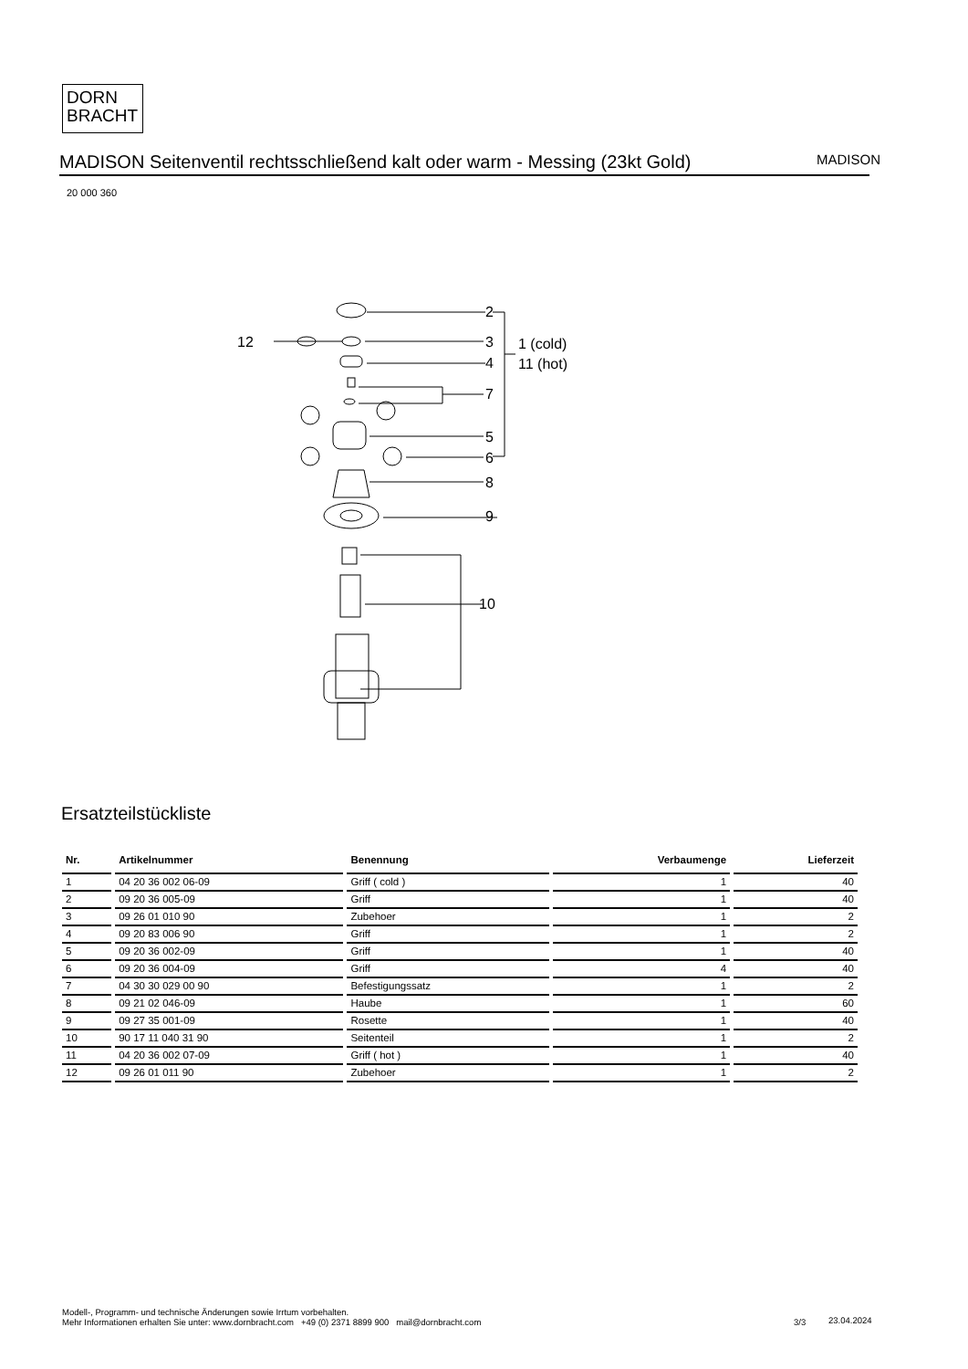DORN
BRACHT
MADISON Seitenventil rechtsschließend kalt oder warm - Messing (23kt Gold) MADISON
20 000 360
2
3
4
7
5
6
8
9
10
12
1 (cold)
11 (hot)
Ersatzteilstückliste
| Nr. | Artikelnummer | Benennung | Verbaumenge | Lieferzeit |
| --- | --- | --- | --- | --- |
| 1 | 04 20 36 002 06-09 | Griff ( cold ) | 1 | 40 |
| 2 | 09 20 36 005-09 | Griff | 1 | 40 |
| 3 | 09 26 01 010 90 | Zubehoer | 1 | 2 |
| 4 | 09 20 83 006 90 | Griff | 1 | 2 |
| 5 | 09 20 36 002-09 | Griff | 1 | 40 |
| 6 | 09 20 36 004-09 | Griff | 4 | 40 |
| 7 | 04 30 30 029 00 90 | Befestigungssatz | 1 | 2 |
| 8 | 09 21 02 046-09 | Haube | 1 | 60 |
| 9 | 09 27 35 001-09 | Rosette | 1 | 40 |
| 10 | 90 17 11 040 31 90 | Seitenteil | 1 | 2 |
| 11 | 04 20 36 002 07-09 | Griff ( hot ) | 1 | 40 |
| 12 | 09 26 01 011 90 | Zubehoer | 1 | 2 |
Modell-, Programm- und technische Änderungen sowie Irrtum vorbehalten.
Mehr Informationen erhalten Sie unter: www.dornbracht.com +49 (0) 2371 8899 900 mail@dornbracht.com
3/3 23.04.2024